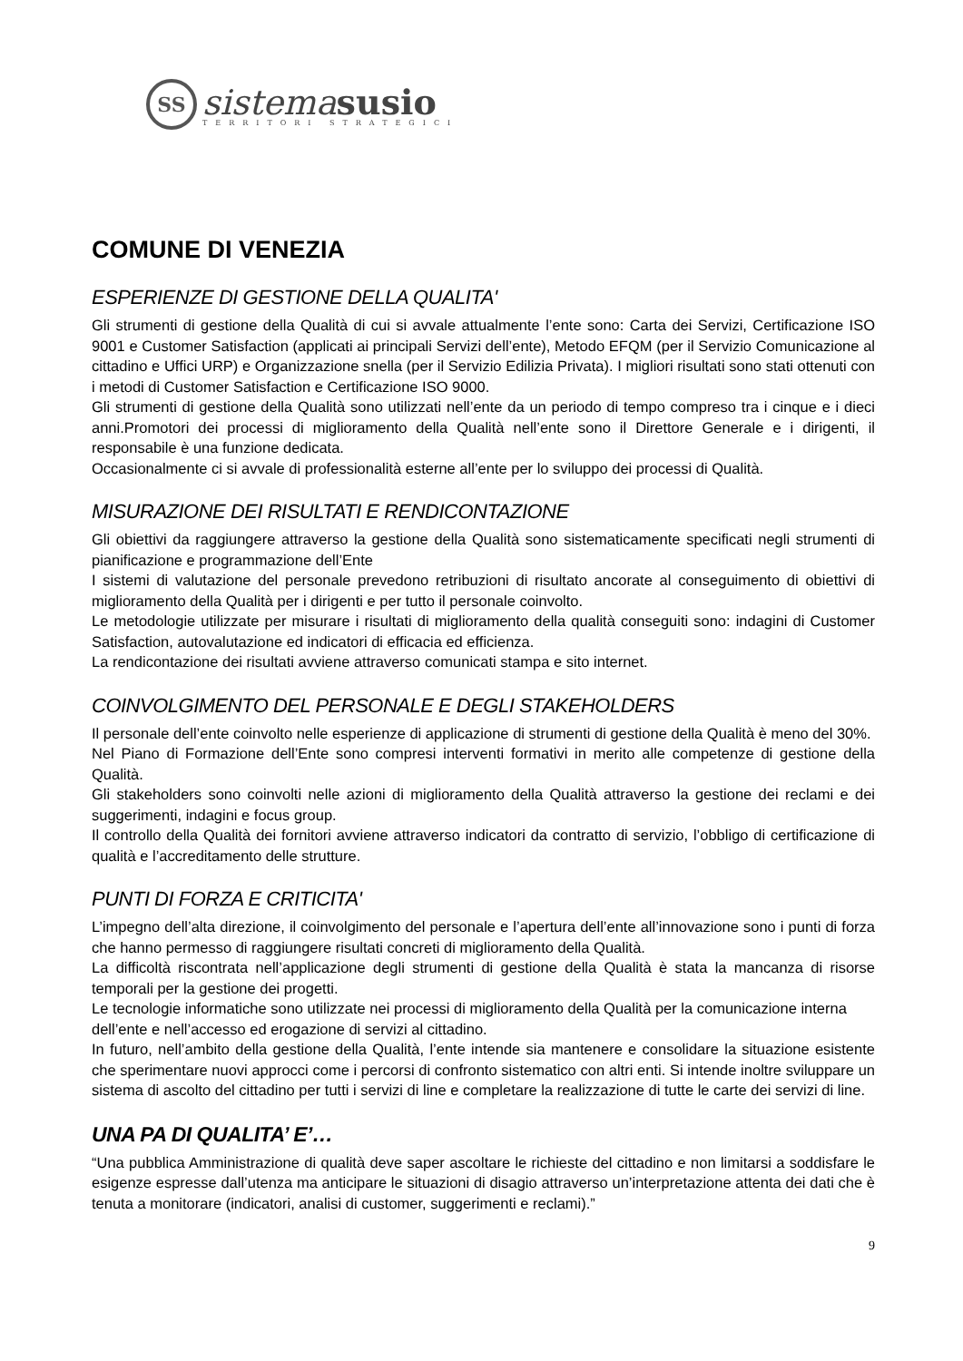SS
sistema susio
TERRITORI STRATEGICI
COMUNE DI VENEZIA
ESPERIENZE DI GESTIONE DELLA QUALITA'
Gli strumenti di gestione della Qualità di cui si avvale attualmente l’ente sono: Carta dei Servizi, Certificazione ISO 9001 e Customer Satisfaction (applicati ai principali Servizi dell’ente), Metodo EFQM (per il Servizio Comunicazione al cittadino e Uffici URP) e Organizzazione snella (per il Servizio Edilizia Privata). I migliori risultati sono stati ottenuti con i metodi di Customer Satisfaction e Certificazione ISO 9000.
Gli strumenti di gestione della Qualità sono utilizzati nell’ente da un periodo di tempo compreso tra i cinque e i dieci anni.Promotori dei processi di miglioramento della Qualità nell’ente sono il Direttore Generale e i dirigenti, il responsabile è una funzione dedicata.
Occasionalmente ci si avvale di professionalità esterne all’ente per lo sviluppo dei processi di Qualità.
MISURAZIONE DEI RISULTATI E RENDICONTAZIONE
Gli obiettivi da raggiungere attraverso la gestione della Qualità sono sistematicamente specificati negli strumenti di pianificazione e programmazione dell’Ente
I sistemi di valutazione del personale prevedono retribuzioni di risultato ancorate al conseguimento di obiettivi di miglioramento della Qualità per i dirigenti e per tutto il personale coinvolto.
Le metodologie utilizzate per misurare i risultati di miglioramento della qualità conseguiti sono: indagini di Customer Satisfaction, autovalutazione ed indicatori di efficacia ed efficienza.
La rendicontazione dei risultati avviene attraverso comunicati stampa e sito internet.
COINVOLGIMENTO DEL PERSONALE E DEGLI STAKEHOLDERS
Il personale dell’ente coinvolto nelle esperienze di applicazione di strumenti di gestione della Qualità è meno del 30%.
Nel Piano di Formazione dell’Ente sono compresi interventi formativi in merito alle competenze di gestione della Qualità.
Gli stakeholders sono coinvolti nelle azioni di miglioramento della Qualità attraverso la gestione dei reclami e dei suggerimenti, indagini e focus group.
Il controllo della Qualità dei fornitori avviene attraverso indicatori da contratto di servizio, l’obbligo di certificazione di qualità e l’accreditamento delle strutture.
PUNTI DI FORZA E CRITICITA'
L’impegno dell’alta direzione, il coinvolgimento del personale e l’apertura dell’ente all’innovazione sono i punti di forza che hanno permesso di raggiungere risultati concreti di miglioramento della Qualità.
La difficoltà riscontrata nell’applicazione degli strumenti di gestione della Qualità è stata la mancanza di risorse temporali per la gestione dei progetti.
Le tecnologie informatiche sono utilizzate nei processi di miglioramento della Qualità per la comunicazione interna dell’ente e nell’accesso ed erogazione di servizi al cittadino.
In futuro, nell’ambito della gestione della Qualità, l’ente intende sia mantenere e consolidare la situazione esistente che sperimentare nuovi approcci come i percorsi di confronto sistematico con altri enti. Si intende inoltre sviluppare un sistema di ascolto del cittadino per tutti i servizi di line e completare la realizzazione di tutte le carte dei servizi di line.
UNA PA DI QUALITA’ E’…
“Una pubblica Amministrazione di qualità deve saper ascoltare le richieste del cittadino e non limitarsi a soddisfare le esigenze espresse dall’utenza ma anticipare le situazioni di disagio attraverso un’interpretazione attenta dei dati che è tenuta a monitorare (indicatori, analisi di customer, suggerimenti e reclami).”
9